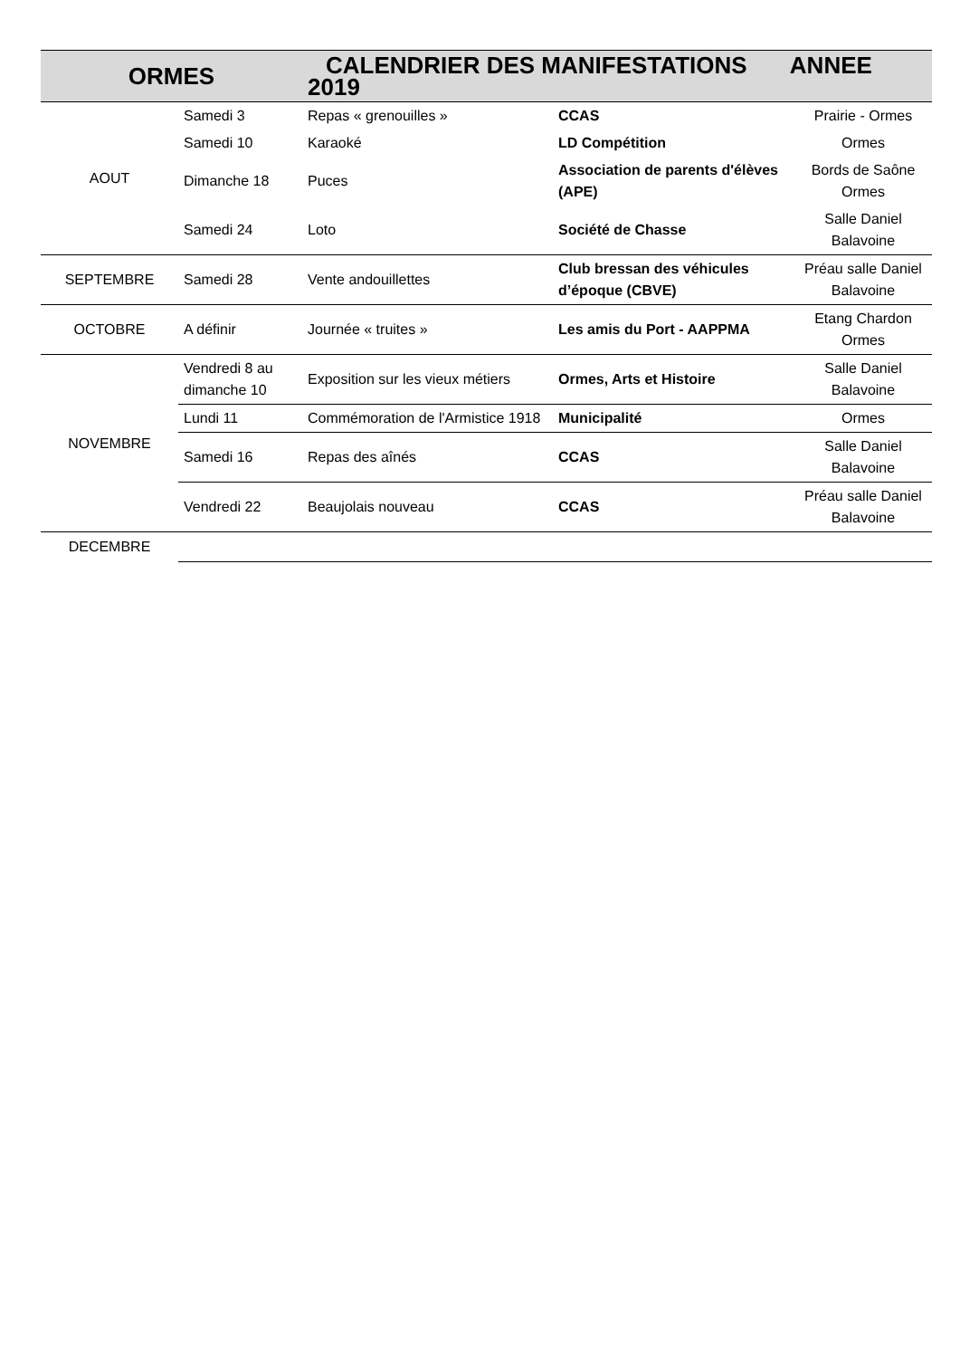| ORMES | | CALENDRIER DES MANIFESTATIONS ANNEE 2019 | | |
| AOUT | Samedi 3 | Repas « grenouilles » | CCAS | Prairie - Ormes |
| | Samedi 10 | Karaoké | LD Compétition | Ormes |
| | Dimanche 18 | Puces | Association de parents d'élèves (APE) | Bords de Saône Ormes |
| | Samedi 24 | Loto | Société de Chasse | Salle Daniel Balavoine |
| SEPTEMBRE | Samedi 28 | Vente andouillettes | Club bressan des véhicules d’époque (CBVE) | Préau salle Daniel Balavoine |
| OCTOBRE | A définir | Journée « truites » | Les amis du Port - AAPPMA | Etang Chardon Ormes |
| NOVEMBRE | Vendredi 8 au dimanche 10 | Exposition sur les vieux métiers | Ormes, Arts et Histoire | Salle Daniel Balavoine |
| | Lundi 11 | Commémoration de l'Armistice 1918 | Municipalité | Ormes |
| | Samedi 16 | Repas des aînés | CCAS | Salle Daniel Balavoine |
| | Vendredi 22 | Beaujolais nouveau | CCAS | Préau salle Daniel Balavoine |
| DECEMBRE | | | | |